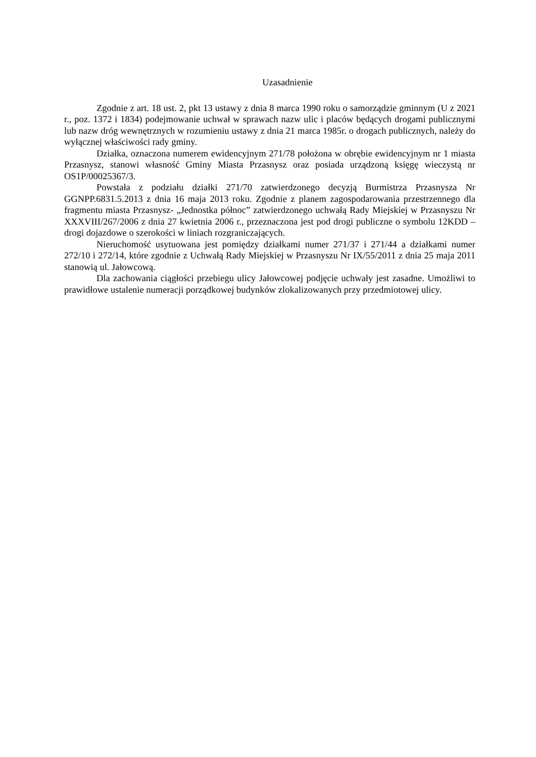Uzasadnienie
Zgodnie z art. 18 ust. 2, pkt 13 ustawy z dnia 8 marca 1990 roku o samorządzie gminnym (U z 2021 r., poz. 1372 i 1834) podejmowanie uchwał w sprawach nazw ulic i placów będących drogami publicznymi lub nazw dróg wewnętrznych w rozumieniu ustawy z dnia 21 marca 1985r. o drogach publicznych, należy do wyłącznej właściwości rady gminy.
Działka, oznaczona numerem ewidencyjnym 271/78 położona w obrębie ewidencyjnym nr 1 miasta Przasnysz, stanowi własność Gminy Miasta Przasnysz oraz posiada urządzoną księgę wieczystą nr OS1P/00025367/3.
Powstała z podziału działki 271/70 zatwierdzonego decyzją Burmistrza Przasnysza Nr GGNPP.6831.5.2013 z dnia 16 maja 2013 roku. Zgodnie z planem zagospodarowania przestrzennego dla fragmentu miasta Przasnysz- „Jednostka północ” zatwierdzonego uchwałą Rady Miejskiej w Przasnyszu Nr XXXVIII/267/2006 z dnia 27 kwietnia 2006 r., przeznaczona jest pod drogi publiczne o symbolu 12KDD – drogi dojazdowe o szerokości w liniach rozgraniczających.
Nieruchomość usytuowana jest pomiędzy działkami numer 271/37 i 271/44 a działkami numer 272/10 i 272/14, które zgodnie z Uchwałą Rady Miejskiej w Przasnyszu Nr IX/55/2011 z dnia 25 maja 2011 stanowią ul. Jałowcową.
Dla zachowania ciągłości przebiegu ulicy Jałowcowej podjęcie uchwały jest zasadne. Umożliwi to prawidłowe ustalenie numeracji porządkowej budynków zlokalizowanych przy przedmiotowej ulicy.